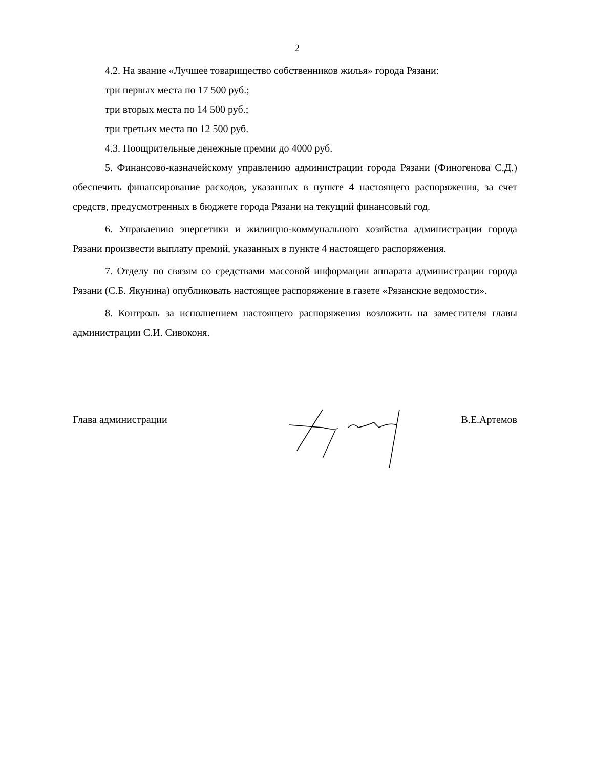2
4.2. На звание «Лучшее товарищество собственников жилья» города Рязани:
три первых места по 17 500 руб.;
три вторых места по 14 500 руб.;
три третьих места по 12 500 руб.
4.3. Поощрительные денежные премии до 4000 руб.
5. Финансово-казначейскому управлению администрации города Рязани (Финогенова С.Д.) обеспечить финансирование расходов, указанных в пункте 4 настоящего распоряжения, за счет средств, предусмотренных в бюджете города Рязани на текущий финансовый год.
6. Управлению энергетики и жилищно-коммунального хозяйства администрации города Рязани произвести выплату премий, указанных в пункте 4 настоящего распоряжения.
7. Отделу по связям со средствами массовой информации аппарата администрации города Рязани (С.Б. Якунина) опубликовать настоящее распоряжение в газете «Рязанские ведомости».
8. Контроль за исполнением настоящего распоряжения возложить на заместителя главы администрации С.И. Сивоконя.
Глава администрации В.Е.Артемов